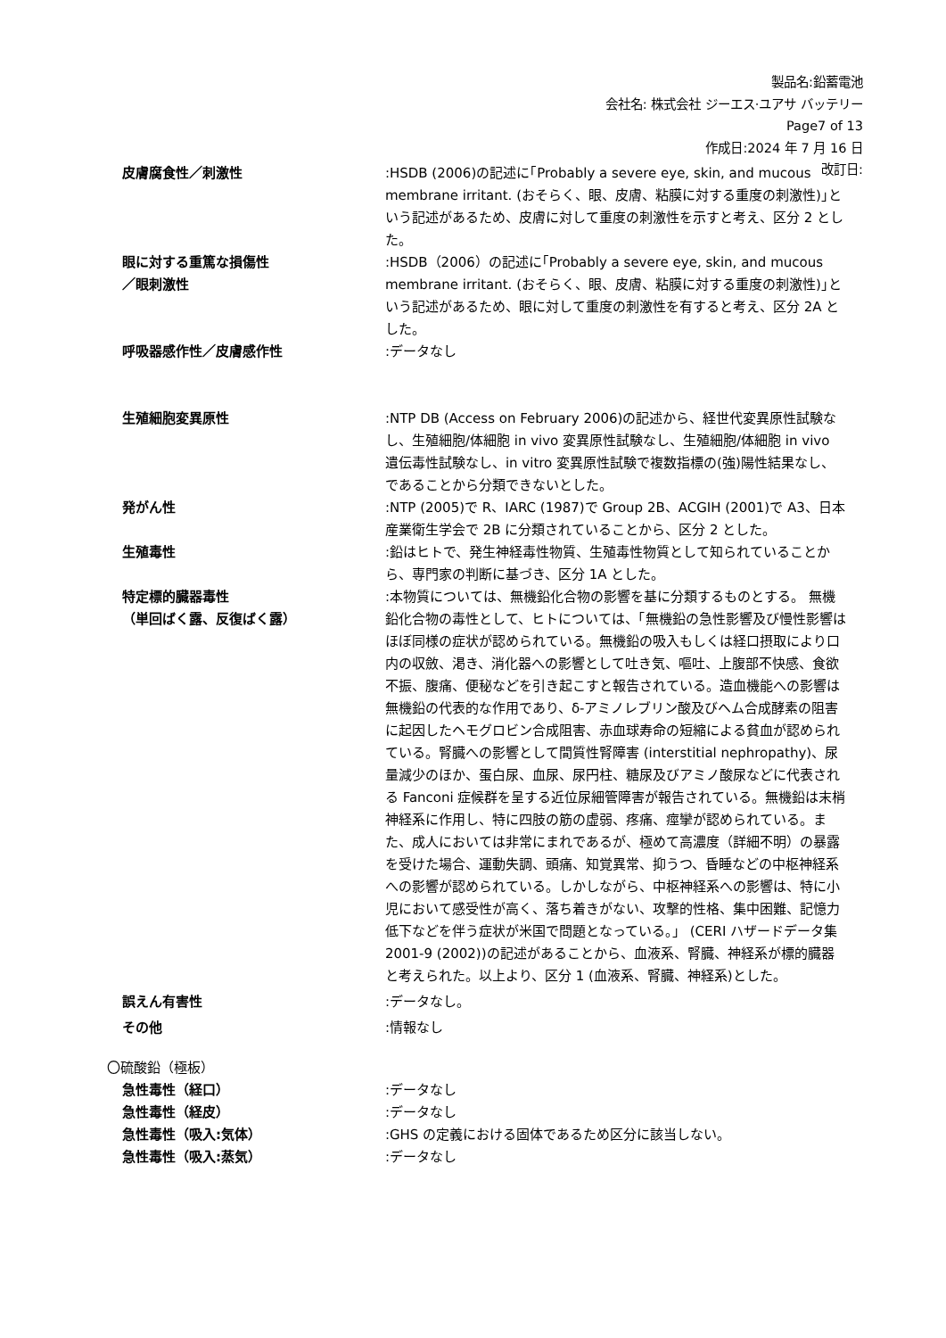製品名:鉛蓄電池
会社名: 株式会社 ジーエス·ユアサ バッテリー
Page7 of 13
作成日:2024 年 7 月 16 日
改訂日:
皮膚腐食性／刺激性 :HSDB (2006)の記述に｢Probably a severe eye, skin, and mucous membrane irritant. (おそらく、眼、皮膚、粘膜に対する重度の刺激性)｣という記述があるため、皮膚に対して重度の刺激性を示すと考え、区分 2 とした。
眼に対する重篤な損傷性
／眼刺激性
:HSDB（2006）の記述に｢Probably a severe eye, skin, and mucous membrane irritant. (おそらく、眼、皮膚、粘膜に対する重度の刺激性)｣という記述があるため、眼に対して重度の刺激性を有すると考え、区分 2A とした。
呼吸器感作性／皮膚感作性 :データなし
生殖細胞変異原性 :NTP DB (Access on February 2006)の記述から、経世代変異原性試験なし、生殖細胞/体細胞 in vivo 変異原性試験なし、生殖細胞/体細胞 in vivo 遺伝毒性試験なし、in vitro 変異原性試験で複数指標の(強)陽性結果なし、であることから分類できないとした。
発がん性 :NTP (2005)で R、IARC (1987)で Group 2B、ACGIH (2001)で A3、日本産業衛生学会で 2B に分類されていることから、区分 2 とした。
生殖毒性 :鉛はヒトで、発生神経毒性物質、生殖毒性物質として知られていることから、専門家の判断に基づき、区分 1A とした。
特定標的臓器毒性
（単回ばく露、反復ばく露）
:本物質については、無機鉛化合物の影響を基に分類するものとする。 無機鉛化合物の毒性として、ヒトについては、「無機鉛の急性影響及び慢性影響はほぼ同様の症状が認められている。無機鉛の吸入もしくは経口摂取により口内の収斂、渇き、消化器への影響として吐き気、嘔吐、上腹部不快感、食欲不振、腹痛、便秘などを引き起こすと報告されている。造血機能への影響は無機鉛の代表的な作用であり、δ-アミノレブリン酸及びヘム合成酵素の阻害に起因したヘモグロビン合成阻害、赤血球寿命の短縮による貧血が認められている。腎臓への影響として間質性腎障害 (interstitial nephropathy)、尿量減少のほか、蛋白尿、血尿、尿円柱、糖尿及びアミノ酸尿などに代表される Fanconi 症候群を呈する近位尿細管障害が報告されている。無機鉛は末梢神経系に作用し、特に四肢の筋の虚弱、疼痛、痙攣が認められている。また、成人においては非常にまれであるが、極めて高濃度（詳細不明）の暴露を受けた場合、運動失調、頭痛、知覚異常、抑うつ、昏睡などの中枢神経系への影響が認められている。しかしながら、中枢神経系への影響は、特に小児において感受性が高く、落ち着きがない、攻撃的性格、集中困難、記憶力低下などを伴う症状が米国で問題となっている。」 (CERI ハザードデータ集 2001-9 (2002))の記述があることから、血液系、腎臓、神経系が標的臓器と考えられた。以上より、区分 1 (血液系、腎臓、神経系)とした。
誤えん有害性 :データなし。
その他 :情報なし
〇硫酸鉛（極板）
急性毒性（経口） :データなし
急性毒性（経皮） :データなし
急性毒性（吸入:気体） :GHS の定義における固体であるため区分に該当しない。
急性毒性（吸入:蒸気） :データなし